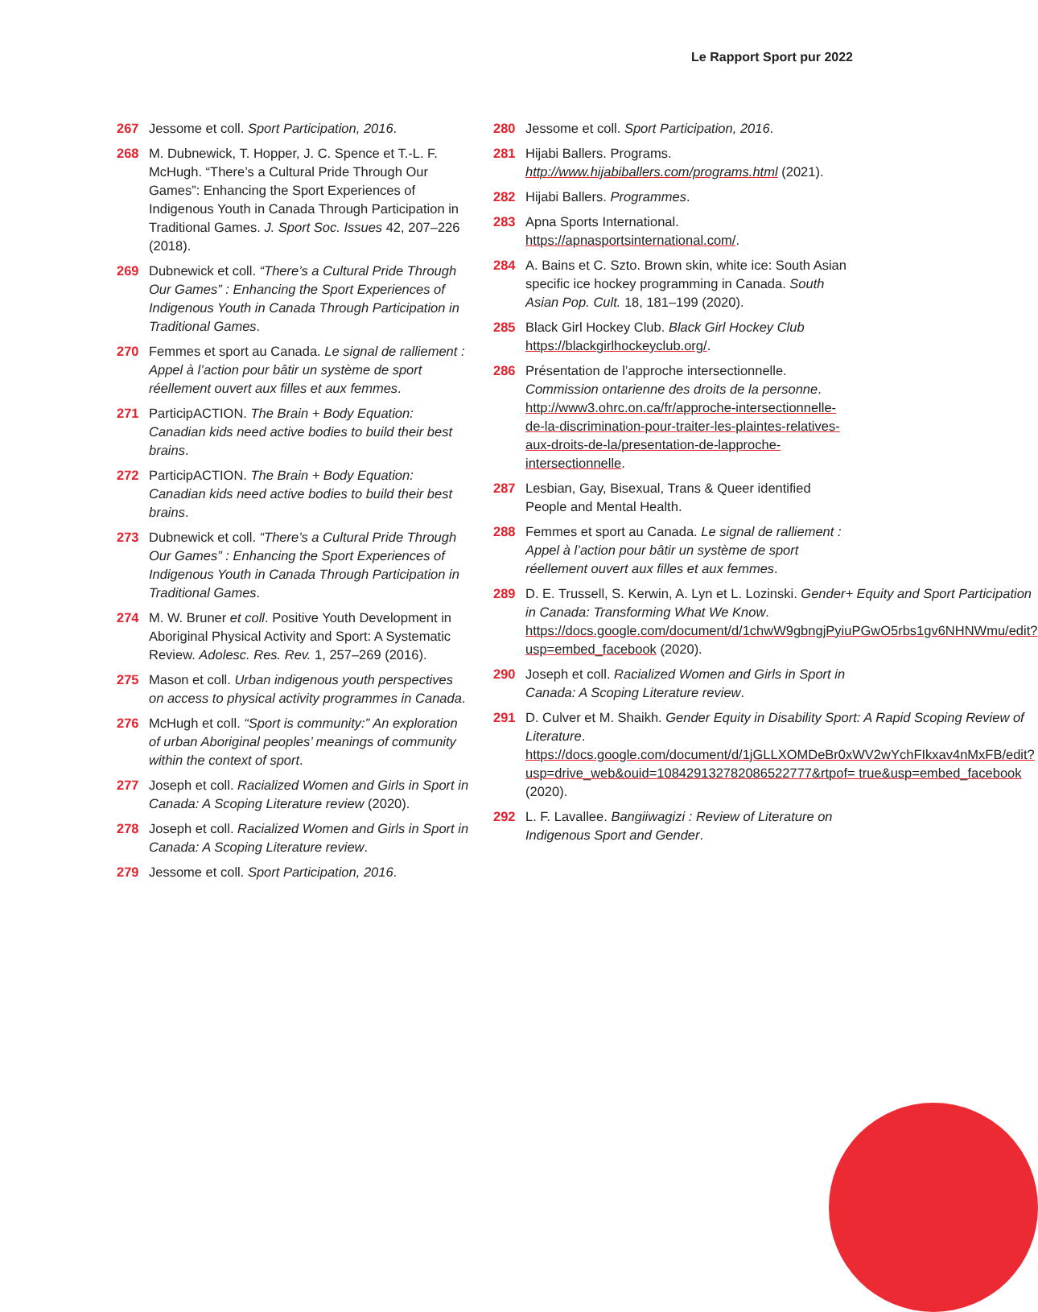Le Rapport Sport pur 2022
267 Jessome et coll. Sport Participation, 2016.
268 M. Dubnewick, T. Hopper, J. C. Spence et T.-L. F. McHugh. “There’s a Cultural Pride Through Our Games”: Enhancing the Sport Experiences of Indigenous Youth in Canada Through Participation in Traditional Games. J. Sport Soc. Issues 42, 207–226 (2018).
269 Dubnewick et coll. “There’s a Cultural Pride Through Our Games” : Enhancing the Sport Experiences of Indigenous Youth in Canada Through Participation in Traditional Games.
270 Femmes et sport au Canada. Le signal de ralliement : Appel à l’action pour bâtir un système de sport réellement ouvert aux filles et aux femmes.
271 ParticipACTION. The Brain + Body Equation: Canadian kids need active bodies to build their best brains.
272 ParticipACTION. The Brain + Body Equation: Canadian kids need active bodies to build their best brains.
273 Dubnewick et coll. “There’s a Cultural Pride Through Our Games” : Enhancing the Sport Experiences of Indigenous Youth in Canada Through Participation in Traditional Games.
274 M. W. Bruner et coll. Positive Youth Development in Aboriginal Physical Activity and Sport: A Systematic Review. Adolesc. Res. Rev. 1, 257–269 (2016).
275 Mason et coll. Urban indigenous youth perspectives on access to physical activity programmes in Canada.
276 McHugh et coll. “Sport is community:” An exploration of urban Aboriginal peoples’ meanings of community within the context of sport.
277 Joseph et coll. Racialized Women and Girls in Sport in Canada: A Scoping Literature review (2020).
278 Joseph et coll. Racialized Women and Girls in Sport in Canada: A Scoping Literature review.
279 Jessome et coll. Sport Participation, 2016.
280 Jessome et coll. Sport Participation, 2016.
281 Hijabi Ballers. Programs. http://www.hijabiballers.com/programs.html (2021).
282 Hijabi Ballers. Programmes.
283 Apna Sports International. https://apnasportsinternational.com/.
284 A. Bains et C. Szto. Brown skin, white ice: South Asian specific ice hockey programming in Canada. South Asian Pop. Cult. 18, 181–199 (2020).
285 Black Girl Hockey Club. Black Girl Hockey Club https://blackgirlhockeyclub.org/.
286 Présentation de l’approche intersectionnelle. Commission ontarienne des droits de la personne. http://www3.ohrc.on.ca/fr/approche-intersectionnelle-de-la-discrimination-pour-traiter-les-plaintes-relatives-aux-droits-de-la/presentation-de-lapproche-intersectionnelle.
287 Lesbian, Gay, Bisexual, Trans & Queer identified People and Mental Health.
288 Femmes et sport au Canada. Le signal de ralliement : Appel à l’action pour bâtir un système de sport réellement ouvert aux filles et aux femmes.
289 D. E. Trussell, S. Kerwin, A. Lyn et L. Lozinski. Gender+ Equity and Sport Participation in Canada: Transforming What We Know. https://docs.google.com/document/d/1chwW9gbngjPyiuPGwO5rbs1gv6NHNWmu/edit?usp=embed_facebook (2020).
290 Joseph et coll. Racialized Women and Girls in Sport in Canada: A Scoping Literature review.
291 D. Culver et M. Shaikh. Gender Equity in Disability Sport: A Rapid Scoping Review of Literature. https://docs.google.com/document/d/1jGLLXOMDeBr0xWV2wYchFIkxav4nMxFB/edit?usp=drive_web&ouid=108429132782086522777&rtpof= true&usp=embed_facebook (2020).
292 L. F. Lavallee. Bangiiwagizi : Review of Literature on Indigenous Sport and Gender.